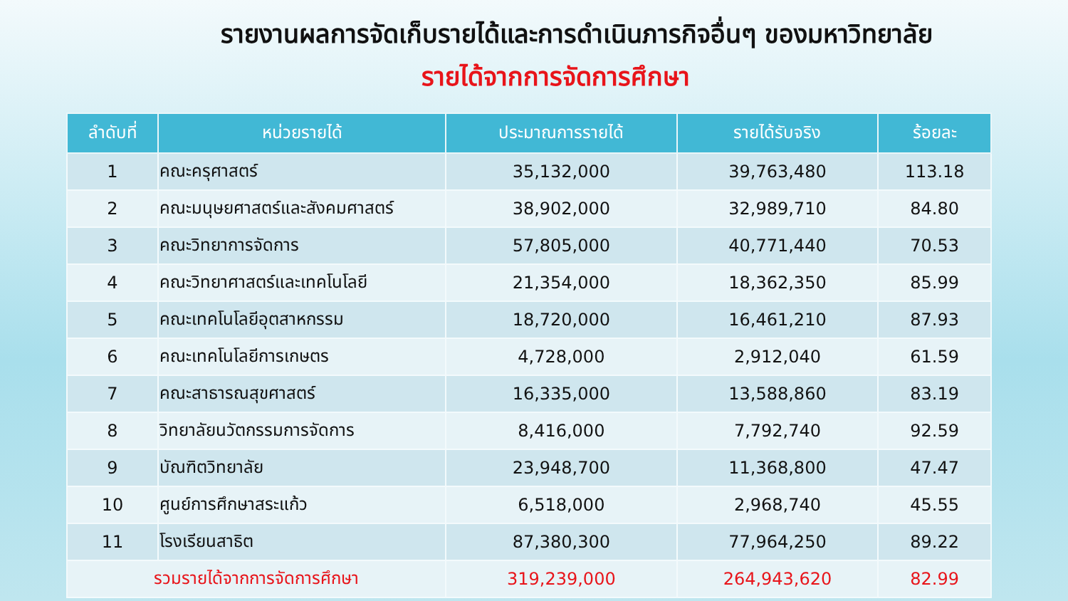รายงานผลการจัดเก็บรายได้และการดำเนินภารกิจอื่นๆ ของมหาวิทยาลัย
รายได้จากการจัดการศึกษา
| ลำดับที่ | หน่วยรายได้ | ประมาณการรายได้ | รายได้รับจริง | ร้อยละ |
| --- | --- | --- | --- | --- |
| 1 | คณะครุศาสตร์ | 35,132,000 | 39,763,480 | 113.18 |
| 2 | คณะมนุษยศาสตร์และสังคมศาสตร์ | 38,902,000 | 32,989,710 | 84.80 |
| 3 | คณะวิทยาการจัดการ | 57,805,000 | 40,771,440 | 70.53 |
| 4 | คณะวิทยาศาสตร์และเทคโนโลยี | 21,354,000 | 18,362,350 | 85.99 |
| 5 | คณะเทคโนโลยีอุตสาหกรรม | 18,720,000 | 16,461,210 | 87.93 |
| 6 | คณะเทคโนโลยีการเกษตร | 4,728,000 | 2,912,040 | 61.59 |
| 7 | คณะสาธารณสุขศาสตร์ | 16,335,000 | 13,588,860 | 83.19 |
| 8 | วิทยาลัยนวัตกรรมการจัดการ | 8,416,000 | 7,792,740 | 92.59 |
| 9 | บัณฑิตวิทยาลัย | 23,948,700 | 11,368,800 | 47.47 |
| 10 | ศูนย์การศึกษาสระแก้ว | 6,518,000 | 2,968,740 | 45.55 |
| 11 | โรงเรียนสาธิต | 87,380,300 | 77,964,250 | 89.22 |
| รวมรายได้จากการจัดการศึกษา | | 319,239,000 | 264,943,620 | 82.99 |